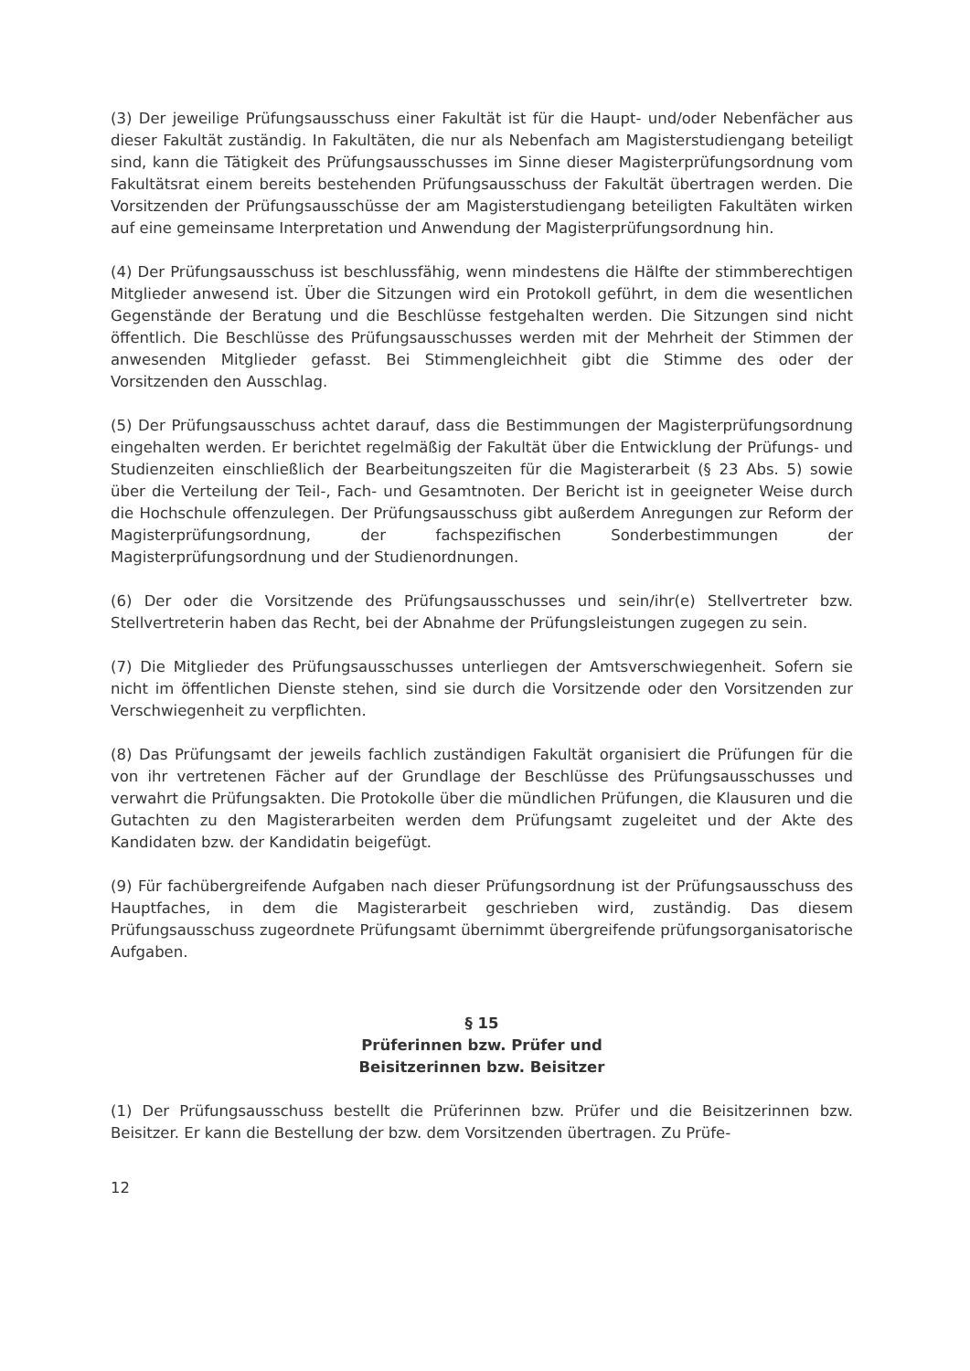(3) Der jeweilige Prüfungsausschuss einer Fakultät ist für die Haupt- und/oder Nebenfächer aus dieser Fakultät zuständig. In Fakultäten, die nur als Nebenfach am Magisterstudiengang beteiligt sind, kann die Tätigkeit des Prüfungsausschusses im Sinne dieser Magisterprüfungsordnung vom Fakultätsrat einem bereits bestehenden Prüfungsausschuss der Fakultät übertragen werden. Die Vorsitzenden der Prüfungsausschüsse der am Magisterstudiengang beteiligten Fakultäten wirken auf eine gemeinsame Interpretation und Anwendung der Magisterprüfungsordnung hin.
(4) Der Prüfungsausschuss ist beschlussfähig, wenn mindestens die Hälfte der stimmberechtigen Mitglieder anwesend ist. Über die Sitzungen wird ein Protokoll geführt, in dem die wesentlichen Gegenstände der Beratung und die Beschlüsse festgehalten werden. Die Sitzungen sind nicht öffentlich. Die Beschlüsse des Prüfungsausschusses werden mit der Mehrheit der Stimmen der anwesenden Mitglieder gefasst. Bei Stimmengleichheit gibt die Stimme des oder der Vorsitzenden den Ausschlag.
(5) Der Prüfungsausschuss achtet darauf, dass die Bestimmungen der Magisterprüfungsordnung eingehalten werden. Er berichtet regelmäßig der Fakultät über die Entwicklung der Prüfungs- und Studienzeiten einschließlich der Bearbeitungszeiten für die Magisterarbeit (§ 23 Abs. 5) sowie über die Verteilung der Teil-, Fach- und Gesamtnoten. Der Bericht ist in geeigneter Weise durch die Hochschule offenzulegen. Der Prüfungsausschuss gibt außerdem Anregungen zur Reform der Magisterprüfungsordnung, der fachspezifischen Sonderbestimmungen der Magisterprüfungsordnung und der Studienordnungen.
(6) Der oder die Vorsitzende des Prüfungsausschusses und sein/ihr(e) Stellvertreter bzw. Stellvertreterin haben das Recht, bei der Abnahme der Prüfungsleistungen zugegen zu sein.
(7) Die Mitglieder des Prüfungsausschusses unterliegen der Amtsverschwiegenheit. Sofern sie nicht im öffentlichen Dienste stehen, sind sie durch die Vorsitzende oder den Vorsitzenden zur Verschwiegenheit zu verpflichten.
(8) Das Prüfungsamt der jeweils fachlich zuständigen Fakultät organisiert die Prüfungen für die von ihr vertretenen Fächer auf der Grundlage der Beschlüsse des Prüfungsausschusses und verwahrt die Prüfungsakten. Die Protokolle über die mündlichen Prüfungen, die Klausuren und die Gutachten zu den Magisterarbeiten werden dem Prüfungsamt zugeleitet und der Akte des Kandidaten bzw. der Kandidatin beigefügt.
(9) Für fachübergreifende Aufgaben nach dieser Prüfungsordnung ist der Prüfungsausschuss des Hauptfaches, in dem die Magisterarbeit geschrieben wird, zuständig. Das diesem Prüfungsausschuss zugeordnete Prüfungsamt übernimmt übergreifende prüfungsorganisatorische Aufgaben.
§ 15
Prüferinnen bzw. Prüfer und
Beisitzerinnen bzw. Beisitzer
(1) Der Prüfungsausschuss bestellt die Prüferinnen bzw. Prüfer und die Beisitzerinnen bzw. Beisitzer. Er kann die Bestellung der bzw. dem Vorsitzenden übertragen. Zu Prüfe-
12